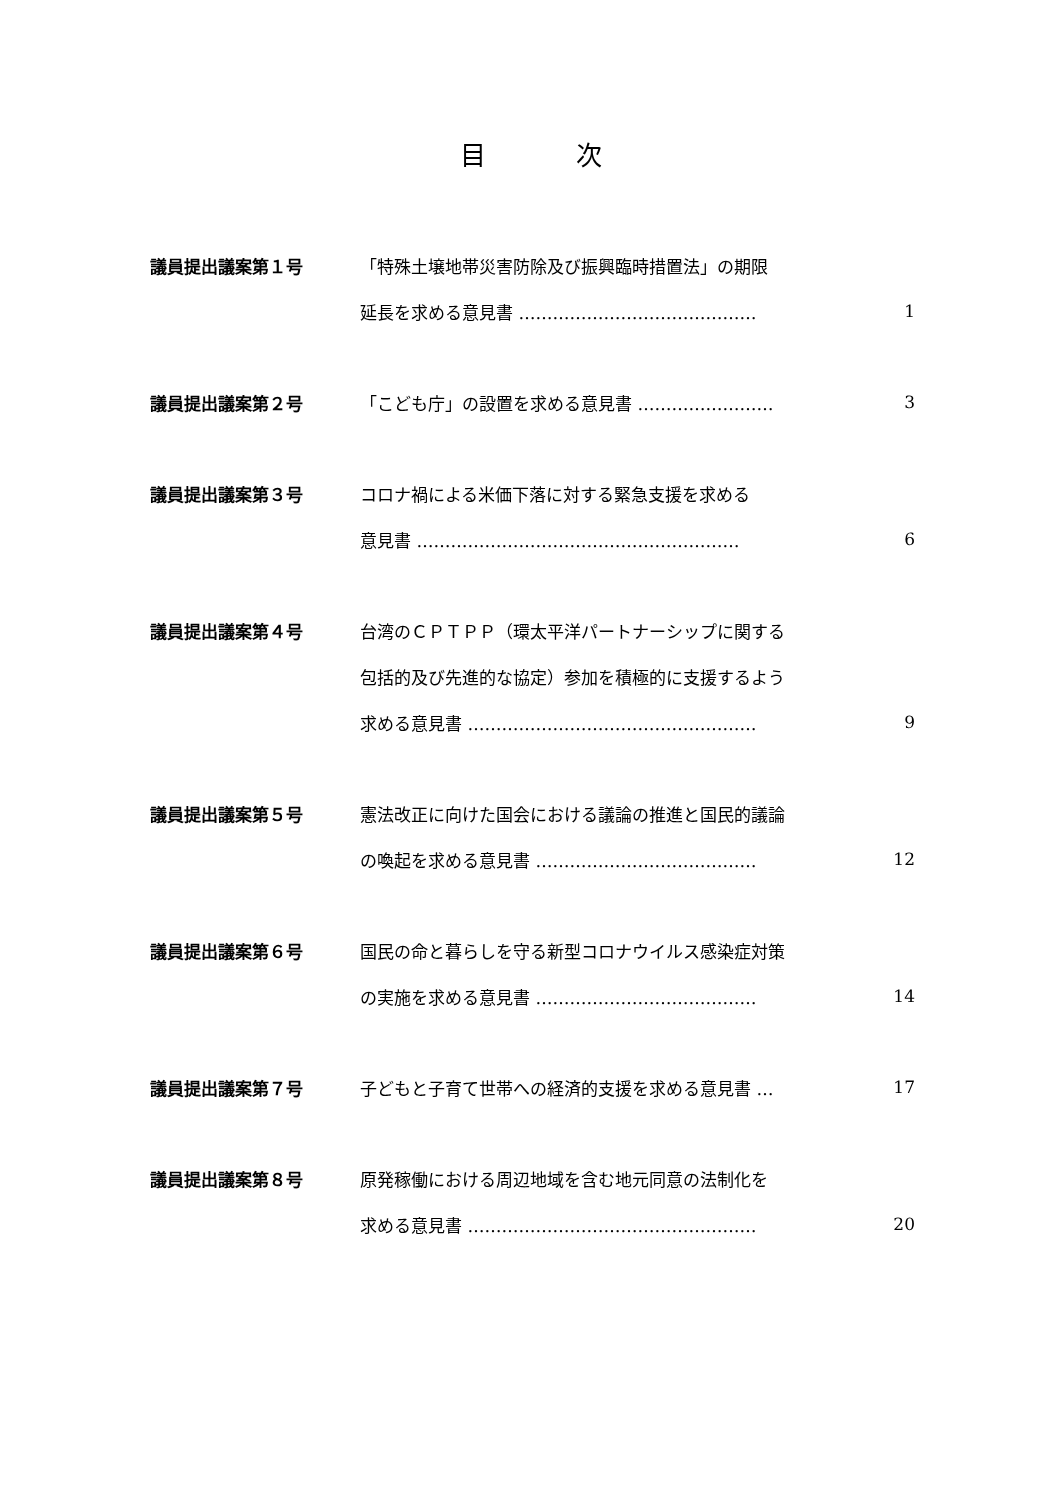目次
| 議員提出議案第１号 | 「特殊土壌地帯災害防除及び振興臨時措置法」の期限 | |
| | 延長を求める意見書 …………………………………… | 1 |
| 議員提出議案第２号 | 「こども庁」の設置を求める意見書 …………………… | 3 |
| 議員提出議案第３号 | コロナ禍による米価下落に対する緊急支援を求める | |
| | 意見書 ………………………………………………… | 6 |
| 議員提出議案第４号 | 台湾のＣＰＴＰＰ（環太平洋パートナーシップに関する | |
| | 包括的及び先進的な協定）参加を積極的に支援するよう | |
| | 求める意見書 …………………………………………… | 9 |
| 議員提出議案第５号 | 憲法改正に向けた国会における議論の推進と国民的議論 | |
| | の喚起を求める意見書 ………………………………… | 12 |
| 議員提出議案第６号 | 国民の命と暮らしを守る新型コロナウイルス感染症対策 | |
| | の実施を求める意見書 ………………………………… | 14 |
| 議員提出議案第７号 | 子どもと子育て世帯への経済的支援を求める意見書 … | 17 |
| 議員提出議案第８号 | 原発稼働における周辺地域を含む地元同意の法制化を | |
| | 求める意見書 …………………………………………… | 20 |